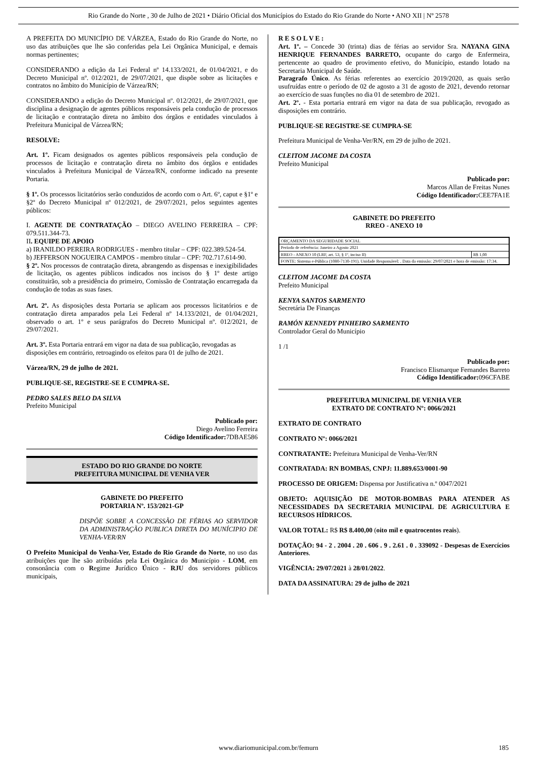Rio Grande do Norte , 30 de Julho de 2021 • Diário Oficial dos Municípios do Estado do Rio Grande do Norte • ANO XII | Nº 2578
A PREFEITA DO MUNICÍPIO DE VÁRZEA, Estado do Rio Grande do Norte, no uso das atribuições que lhe são conferidas pela Lei Orgânica Municipal, e demais normas pertinentes;
CONSIDERANDO a edição da Lei Federal nº 14.133/2021, de 01/04/2021, e do Decreto Municipal nº. 012/2021, de 29/07/2021, que dispõe sobre as licitações e contratos no âmbito do Município de Várzea/RN;
CONSIDERANDO a edição do Decreto Municipal nº. 012/2021, de 29/07/2021, que disciplina a designação de agentes públicos responsáveis pela condução de processos de licitação e contratação direta no âmbito dos órgãos e entidades vinculados à Prefeitura Municipal de Várzea/RN;
RESOLVE:
Art. 1º. Ficam designados os agentes públicos responsáveis pela condução de processos de licitação e contratação direta no âmbito dos órgãos e entidades vinculados à Prefeitura Municipal de Várzea/RN, conforme indicado na presente Portaria.
§ 1º. Os processos licitatórios serão conduzidos de acordo com o Art. 6º, caput e §1º e §2º do Decreto Municipal nº 012/2021, de 29/07/2021, pelos seguintes agentes públicos:
I. AGENTE DE CONTRATAÇÃO – DIEGO AVELINO FERREIRA – CPF: 079.511.344-73.
II. EQUIPE DE APOIO
a) IRANILDO PEREIRA RODRIGUES - membro titular – CPF: 022.389.524-54.
b) JEFFERSON NOGUEIRA CAMPOS - membro titular – CPF: 702.717.614-90.
§ 2º. Nos processos de contratação direta, abrangendo as dispensas e inexigibilidades de licitação, os agentes públicos indicados nos incisos do § 1º deste artigo constituirão, sob a presidência do primeiro, Comissão de Contratação encarregada da condução de todas as suas fases.
Art. 2º. As disposições desta Portaria se aplicam aos processos licitatórios e de contratação direta amparados pela Lei Federal nº 14.133/2021, de 01/04/2021, observado o art. 1º e seus parágrafos do Decreto Municipal nº. 012/2021, de 29/07/2021.
Art. 3º. Esta Portaria entrará em vigor na data de sua publicação, revogadas as
disposições em contrário, retroagindo os efeitos para 01 de julho de 2021.
Várzea/RN, 29 de julho de 2021.
PUBLIQUE-SE, REGISTRE-SE E CUMPRA-SE.
PEDRO SALES BELO DA SILVA
Prefeito Municipal
Publicado por:
Diego Avelino Ferreira
Código Identificador: 7DBAE586
ESTADO DO RIO GRANDE DO NORTE
PREFEITURA MUNICIPAL DE VENHA VER
GABINETE DO PREFEITO
PORTARIA Nº. 153/2021-GP
DISPÕE SOBRE A CONCESSÃO DE FÉRIAS AO SERVIDOR DA ADMINISTRAÇÃO PUBLICA DIRETA DO MUNÍCIPIO DE VENHA-VER/RN
O Prefeito Municipal do Venha-Ver, Estado do Rio Grande do Norte, no uso das atribuições que lhe são atribuídas pela Lei Orgânica do Município - LOM, em consonância com o Regime Jurídico Único - RJU dos servidores públicos municipais,
R E S O L V E :
Art. 1º. – Concede 30 (trinta) dias de férias ao servidor Sra. NAYANA GINA HENRIQUE FERNANDES BARRETO, ocupante do cargo de Enfermeira, pertencente ao quadro de provimento efetivo, do Município, estando lotado na Secretaria Municipal de Saúde.
Paragrafo Único. As férias referentes ao exercício 2019/2020, as quais serão usufruídas entre o período de 02 de agosto a 31 de agosto de 2021, devendo retornar ao exercício de suas funções no dia 01 de setembro de 2021.
Art. 2º. - Esta portaria entrará em vigor na data de sua publicação, revogado as disposições em contrário.
PUBLIQUE-SE REGISTRE-SE CUMPRA-SE
Prefeitura Municipal de Venha-Ver/RN, em 29 de julho de 2021.
CLEITOM JACOME DA COSTA
Prefeito Municipal
Publicado por:
Marcos Allan de Freitas Nunes
Código Identificador: CEE7FA1E
GABINETE DO PREFEITO
RREO - ANEXO 10
| ORÇAMENTO DA SEGURIDADE SOCIAL | |
| Período de referência: Janeiro a Agosto 2021 | |
| RREO - ANEXO 10 (LRF, art. 53, § 1º, inciso II) | R$ 1,00 |
| FONTE: Sistema e-Pública (1080-7130-191). Unidade Responsável: . Data da emissão: 29/07/2021 e hora de emissão: 17:34. | |
CLEITOM JACOME DA COSTA
Prefeito Municipal
KENYA SANTOS SARMENTO
Secretária De Finanças
RAMÓN KENNEDY PINHEIRO SARMENTO
Controlador Geral do Município
1 /1
Publicado por:
Francisco Elismarque Fernandes Barreto
Código Identificador: 096CFABE
PREFEITURA MUNICIPAL DE VENHA VER
EXTRATO DE CONTRATO Nº: 0066/2021
EXTRATO DE CONTRATO
CONTRATO Nº: 0066/2021
CONTRATANTE: Prefeitura Municipal de Venha-Ver/RN
CONTRATADA: RN BOMBAS, CNPJ: 11.889.653/0001-90
PROCESSO DE ORIGEM: Dispensa por Justificativa n.º 0047/2021
OBJETO: AQUISIÇÃO DE MOTOR-BOMBAS PARA ATENDER AS NECESSIDADES DA SECRETARIA MUNICIPAL DE AGRICULTURA E RECURSOS HÍDRICOS.
VALOR TOTAL: R$ R$ 8.400,00 (oito mil e quatrocentos reais).
DOTAÇÃO: 94 - 2 . 2004 . 20 . 606 . 9 . 2.61 . 0 . 339092 - Despesas de Exercícios Anteriores.
VIGÊNCIA: 29/07/2021 à 28/01/2022.
DATA DA ASSINATURA: 29 de julho de 2021
www.diariomunicipal.com.br/femurn 185